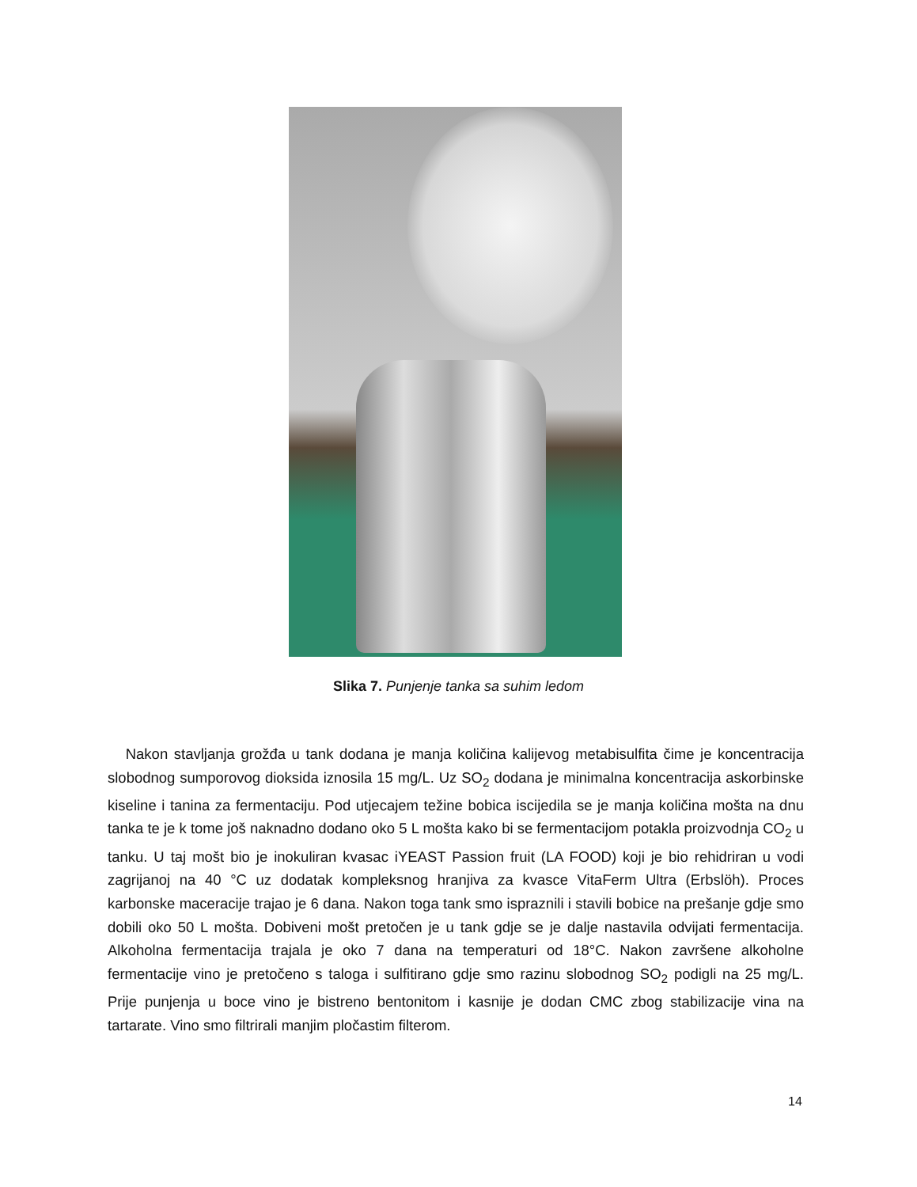Slika 7. Punjenje tanka sa suhim ledom
Nakon stavljanja grožđa u tank dodana je manja količina kalijevog metabisulfita čime je koncentracija slobodnog sumporovog dioksida iznosila 15 mg/L. Uz SO<sub>2</sub> dodana je minimalna koncentracija askorbinske kiseline i tanina za fermentaciju. Pod utjecajem težine bobica iscijedila se je manja količina mošta na dnu tanka te je k tome još naknadno dodano oko 5 L mošta kako bi se fermentacijom potakla proizvodnja CO<sub>2</sub> u tanku. U taj mošt bio je inokuliran kvasac iYEAST Passion fruit (LA FOOD) koji je bio rehidriran u vodi zagrijanoj na 40 °C uz dodatak kompleksnog hranjiva za kvasce VitaFerm Ultra (Erbslöh). Proces karbonske maceracije trajao je 6 dana. Nakon toga tank smo ispraznili i stavili bobice na prešanje gdje smo dobili oko 50 L mošta. Dobiveni mošt pretočen je u tank gdje se je dalje nastavila odvijati fermentacija. Alkoholna fermentacija trajala je oko 7 dana na temperaturi od 18°C. Nakon završene alkoholne fermentacije vino je pretočeno s taloga i sulfitirano gdje smo razinu slobodnog SO<sub>2</sub> podigli na 25 mg/L. Prije punjenja u boce vino je bistreno bentonitom i kasnije je dodan CMC zbog stabilizacije vina na tartarate. Vino smo filtrirali manjim pločastim filterom.
14